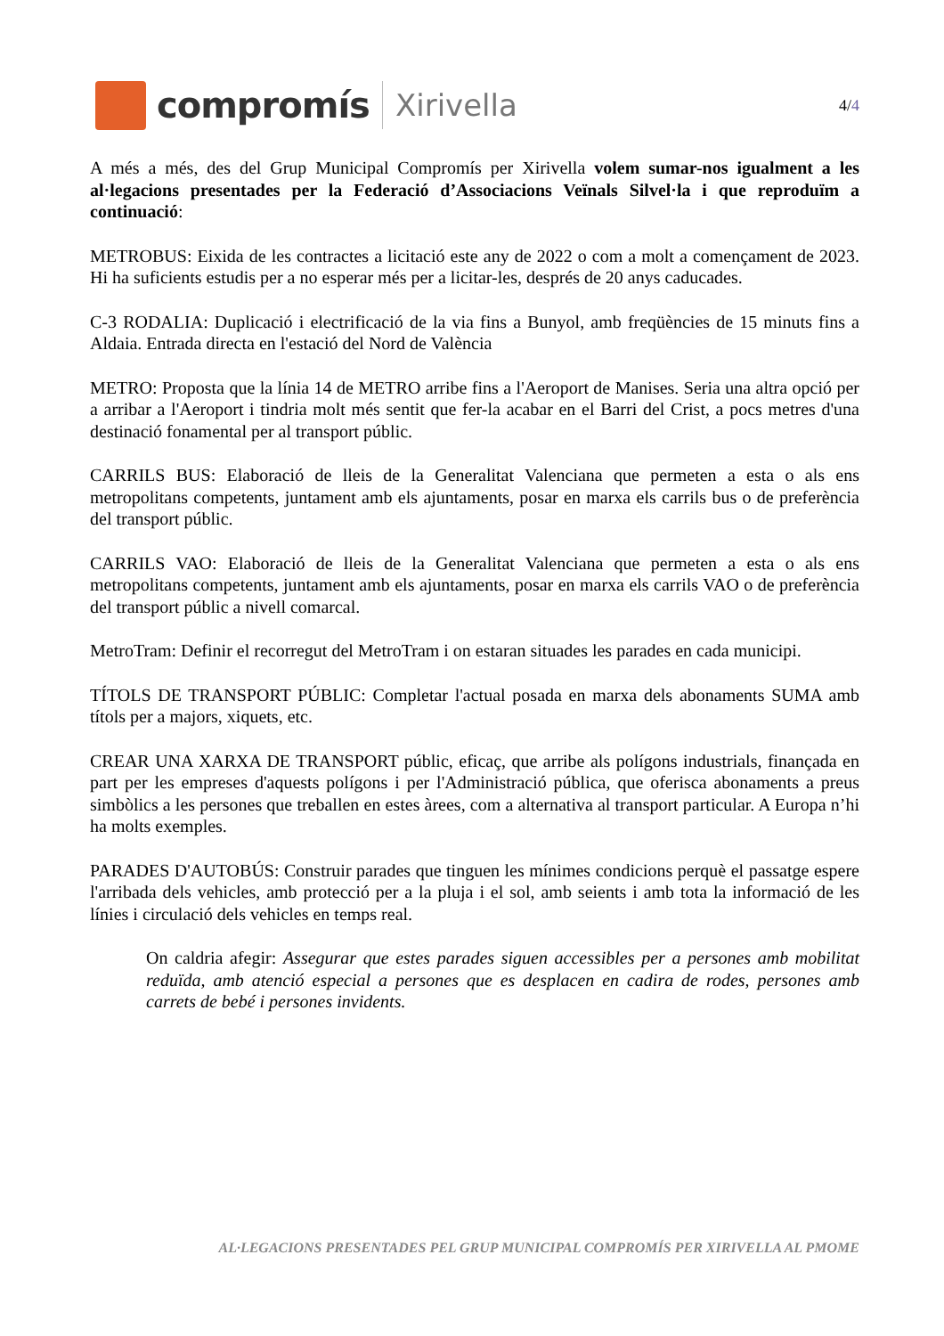compromís
Xirivella
4/4
A més a més, des del Grup Municipal Compromís per Xirivella volem sumar-nos igualment a les al·legacions presentades per la Federació d’Associacions Veïnals Silvel·la i que reproduïm a continuació:
METROBUS: Eixida de les contractes a licitació este any de 2022 o com a molt a començament de 2023. Hi ha suficients estudis per a no esperar més per a licitar-les, després de 20 anys caducades.
C-3 RODALIA: Duplicació i electrificació de la via fins a Bunyol, amb freqüències de 15 minuts fins a Aldaia. Entrada directa en l'estació del Nord de València
METRO: Proposta que la línia 14 de METRO arribe fins a l'Aeroport de Manises. Seria una altra opció per a arribar a l'Aeroport i tindria molt més sentit que fer-la acabar en el Barri del Crist, a pocs metres d'una destinació fonamental per al transport públic.
CARRILS BUS: Elaboració de lleis de la Generalitat Valenciana que permeten a esta o als ens metropolitans competents, juntament amb els ajuntaments, posar en marxa els carrils bus o de preferència del transport públic.
CARRILS VAO: Elaboració de lleis de la Generalitat Valenciana que permeten a esta o als ens metropolitans competents, juntament amb els ajuntaments, posar en marxa els carrils VAO o de preferència del transport públic a nivell comarcal.
MetroTram: Definir el recorregut del MetroTram i on estaran situades les parades en cada municipi.
TÍTOLS DE TRANSPORT PÚBLIC: Completar l'actual posada en marxa dels abonaments SUMA amb títols per a majors, xiquets, etc.
CREAR UNA XARXA DE TRANSPORT públic, eficaç, que arribe als polígons industrials, finançada en part per les empreses d'aquests polígons i per l'Administració pública, que oferisca abonaments a preus simbòlics a les persones que treballen en estes àrees, com a alternativa al transport particular. A Europa n’hi ha molts exemples.
PARADES D'AUTOBÚS: Construir parades que tinguen les mínimes condicions perquè el passatge espere l'arribada dels vehicles, amb protecció per a la pluja i el sol, amb seients i amb tota la informació de les línies i circulació dels vehicles en temps real.
On caldria afegir: Assegurar que estes parades siguen accessibles per a persones amb mobilitat reduïda, amb atenció especial a persones que es desplacen en cadira de rodes, persones amb carrets de bebé i persones invidents.
AL·LEGACIONS PRESENTADES PEL GRUP MUNICIPAL COMPROMÍS PER XIRIVELLA AL PMOME